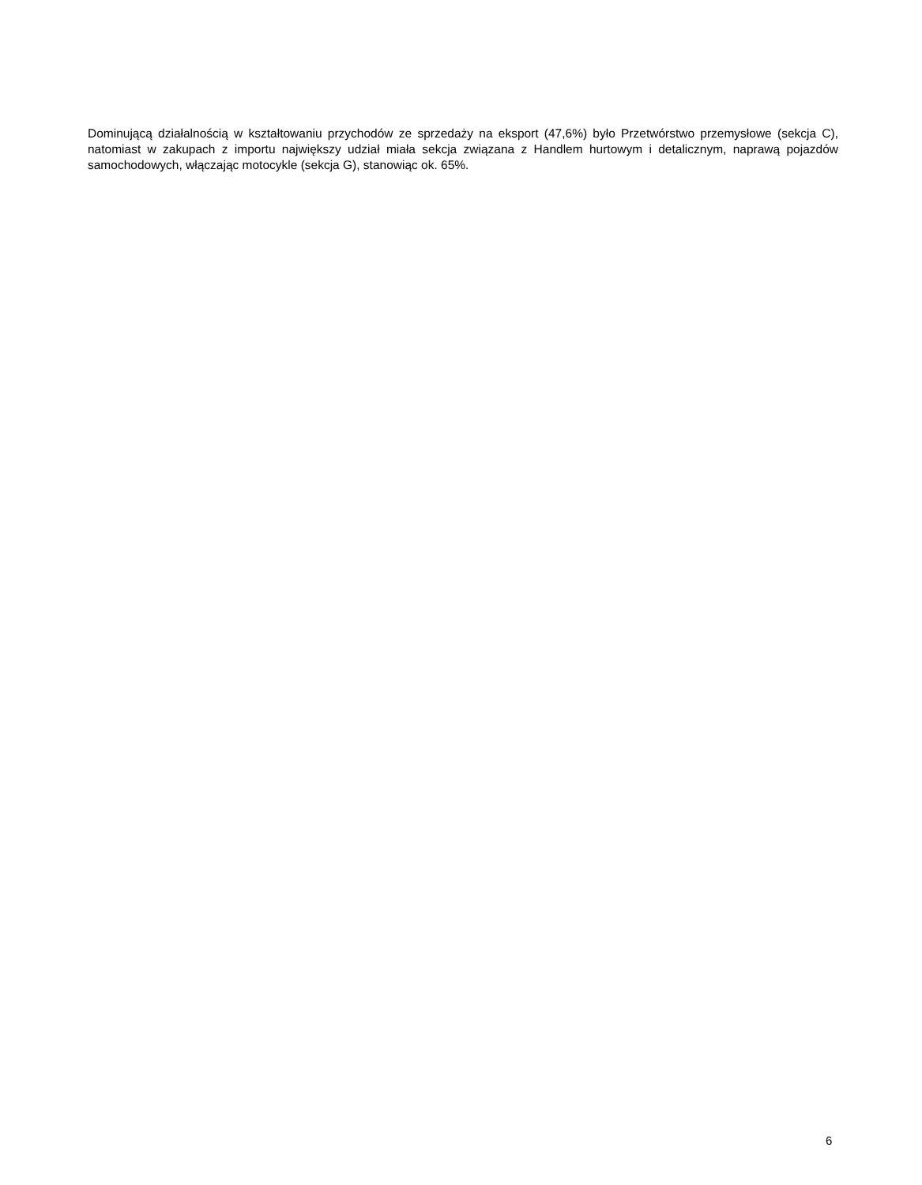Dominującą działalnością w kształtowaniu przychodów ze sprzedaży na eksport (47,6%) było Przetwórstwo przemysłowe (sekcja C), natomiast w zakupach z importu największy udział miała sekcja związana z Handlem hurtowym i detalicznym, naprawą pojazdów samochodowych, włączając motocykle (sekcja G), stanowiąc ok. 65%.
6